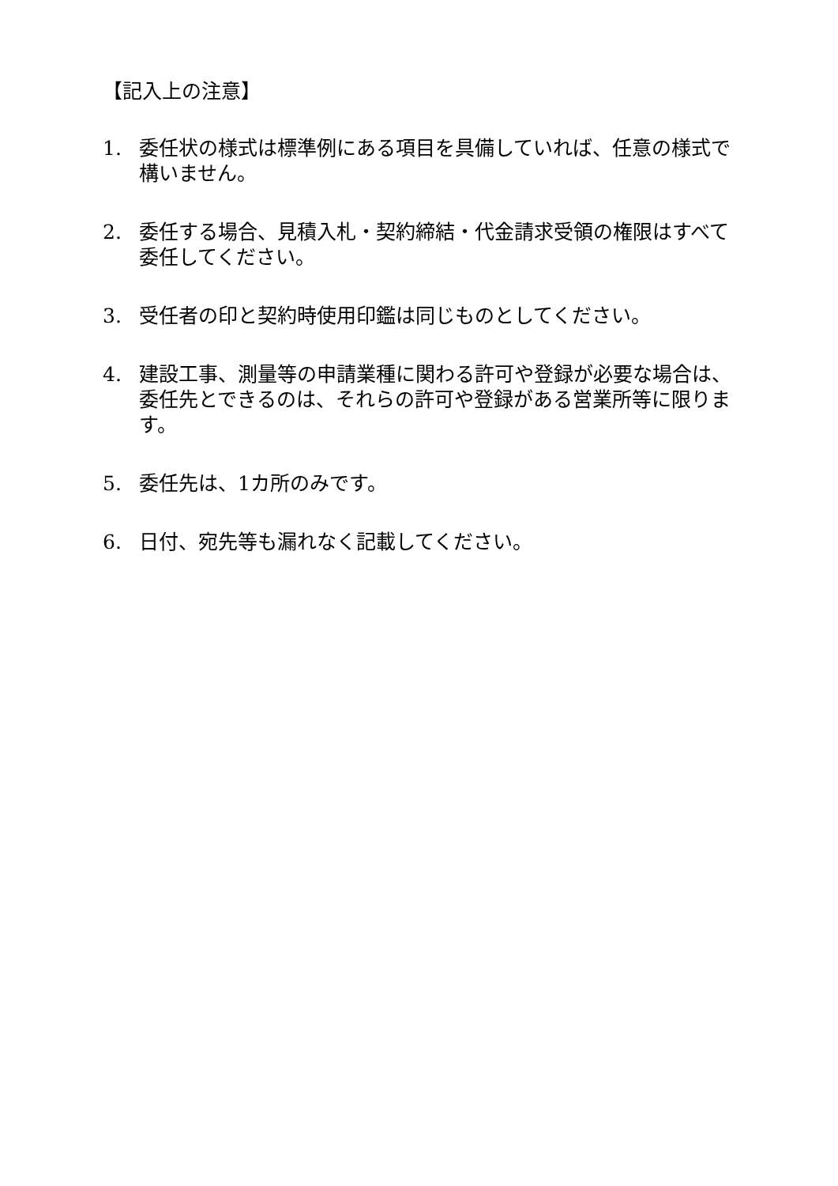【記入上の注意】
1. 委任状の様式は標準例にある項目を具備していれば、任意の様式で構いません。
2. 委任する場合、見積入札・契約締結・代金請求受領の権限はすべて委任してください。
3. 受任者の印と契約時使用印鑑は同じものとしてください。
4. 建設工事、測量等の申請業種に関わる許可や登録が必要な場合は、委任先とできるのは、それらの許可や登録がある営業所等に限ります。
5. 委任先は、1カ所のみです。
6. 日付、宛先等も漏れなく記載してください。